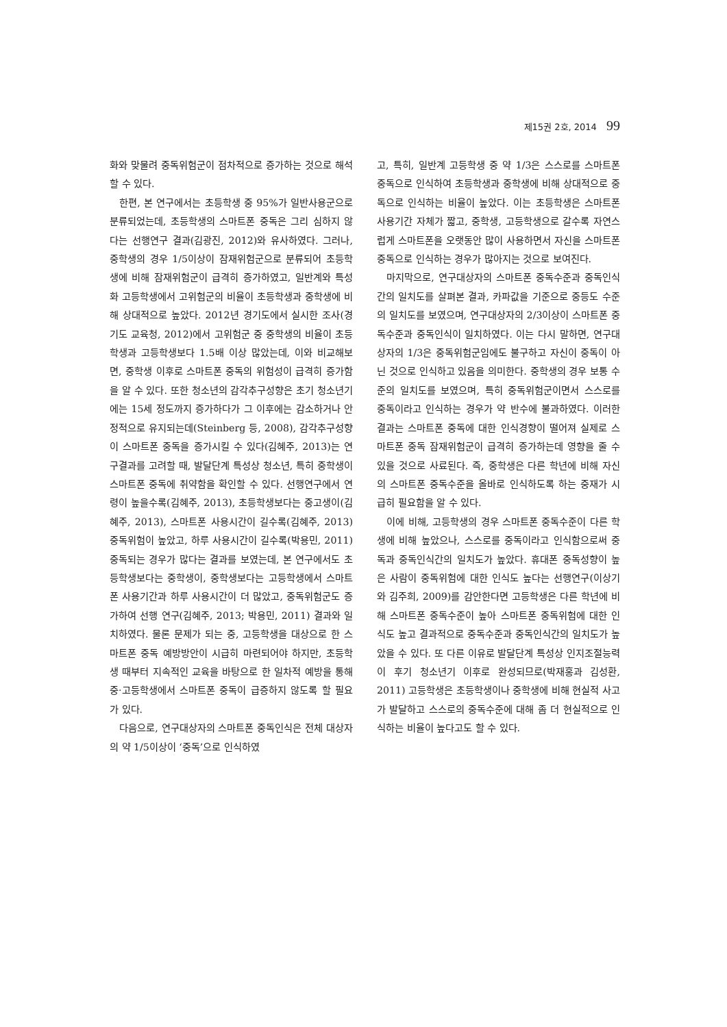제15권 2호, 2014 99
화와 맞물려 중독위험군이 점차적으로 증가하는 것으로 해석할 수 있다.
한편, 본 연구에서는 초등학생 중 95%가 일반사용군으로 분류되었는데, 초등학생의 스마트폰 중독은 그리 심하지 않다는 선행연구 결과(김광진, 2012)와 유사하였다. 그러나, 중학생의 경우 1/5이상이 잠재위험군으로 분류되어 초등학생에 비해 잠재위험군이 급격히 증가하였고, 일반계와 특성화 고등학생에서 고위험군의 비율이 초등학생과 중학생에 비해 상대적으로 높았다. 2012년 경기도에서 실시한 조사(경기도 교육청, 2012)에서 고위험군 중 중학생의 비율이 초등학생과 고등학생보다 1.5배 이상 많았는데, 이와 비교해보면, 중학생 이후로 스마트폰 중독의 위험성이 급격히 증가함을 알 수 있다. 또한 청소년의 감각추구성향은 초기 청소년기에는 15세 정도까지 증가하다가 그 이후에는 감소하거나 안정적으로 유지되는데(Steinberg 등, 2008), 감각추구성향이 스마트폰 중독을 증가시킬 수 있다(김혜주, 2013)는 연구결과를 고려할 때, 발달단계 특성상 청소년, 특히 중학생이 스마트폰 중독에 취약함을 확인할 수 있다. 선행연구에서 연령이 높을수록(김혜주, 2013), 초등학생보다는 중고생이(김혜주, 2013), 스마트폰 사용시간이 길수록(김혜주, 2013) 중독위험이 높았고, 하루 사용시간이 길수록(박용민, 2011) 중독되는 경우가 많다는 결과를 보였는데, 본 연구에서도 초등학생보다는 중학생이, 중학생보다는 고등학생에서 스마트폰 사용기간과 하루 사용시간이 더 많았고, 중독위험군도 증가하여 선행 연구(김혜주, 2013; 박용민, 2011) 결과와 일치하였다. 물론 문제가 되는 중, 고등학생을 대상으로 한 스마트폰 중독 예방방안이 시급히 마련되어야 하지만, 초등학생 때부터 지속적인 교육을 바탕으로 한 일차적 예방을 통해 중·고등학생에서 스마트폰 중독이 급증하지 않도록 할 필요가 있다.
다음으로, 연구대상자의 스마트폰 중독인식은 전체 대상자의 약 1/5이상이 ‘중독’으로 인식하였
고, 특히, 일반계 고등학생 중 약 1/3은 스스로를 스마트폰 중독으로 인식하여 초등학생과 중학생에 비해 상대적으로 중독으로 인식하는 비율이 높았다. 이는 초등학생은 스마트폰 사용기간 자체가 짧고, 중학생, 고등학생으로 갈수록 자연스럽게 스마트폰을 오랫동안 많이 사용하면서 자신을 스마트폰 중독으로 인식하는 경우가 많아지는 것으로 보여진다.
마지막으로, 연구대상자의 스마트폰 중독수준과 중독인식간의 일치도를 살펴본 결과, 카파값을 기준으로 중등도 수준의 일치도를 보였으며, 연구대상자의 2/3이상이 스마트폰 중독수준과 중독인식이 일치하였다. 이는 다시 말하면, 연구대상자의 1/3은 중독위험군임에도 불구하고 자신이 중독이 아닌 것으로 인식하고 있음을 의미한다. 중학생의 경우 보통 수준의 일치도를 보였으며, 특히 중독위험군이면서 스스로를 중독이라고 인식하는 경우가 약 반수에 불과하였다. 이러한 결과는 스마트폰 중독에 대한 인식경향이 떨어져 실제로 스마트폰 중독 잠재위험군이 급격히 증가하는데 영향을 줄 수 있을 것으로 사료된다. 즉, 중학생은 다른 학년에 비해 자신의 스마트폰 중독수준을 올바로 인식하도록 하는 중재가 시급히 필요함을 알 수 있다.
이에 비해, 고등학생의 경우 스마트폰 중독수준이 다른 학생에 비해 높았으나, 스스로를 중독이라고 인식함으로써 중독과 중독인식간의 일치도가 높았다. 휴대폰 중독성향이 높은 사람이 중독위험에 대한 인식도 높다는 선행연구(이상기와 김주희, 2009)를 감안한다면 고등학생은 다른 학년에 비해 스마트폰 중독수준이 높아 스마트폰 중독위험에 대한 인식도 높고 결과적으로 중독수준과 중독인식간의 일치도가 높았을 수 있다. 또 다른 이유로 발달단계 특성상 인지조절능력이 후기 청소년기 이후로 완성되므로(박재홍과 김성환, 2011) 고등학생은 초등학생이나 중학생에 비해 현실적 사고가 발달하고 스스로의 중독수준에 대해 좀 더 현실적으로 인식하는 비율이 높다고도 할 수 있다.